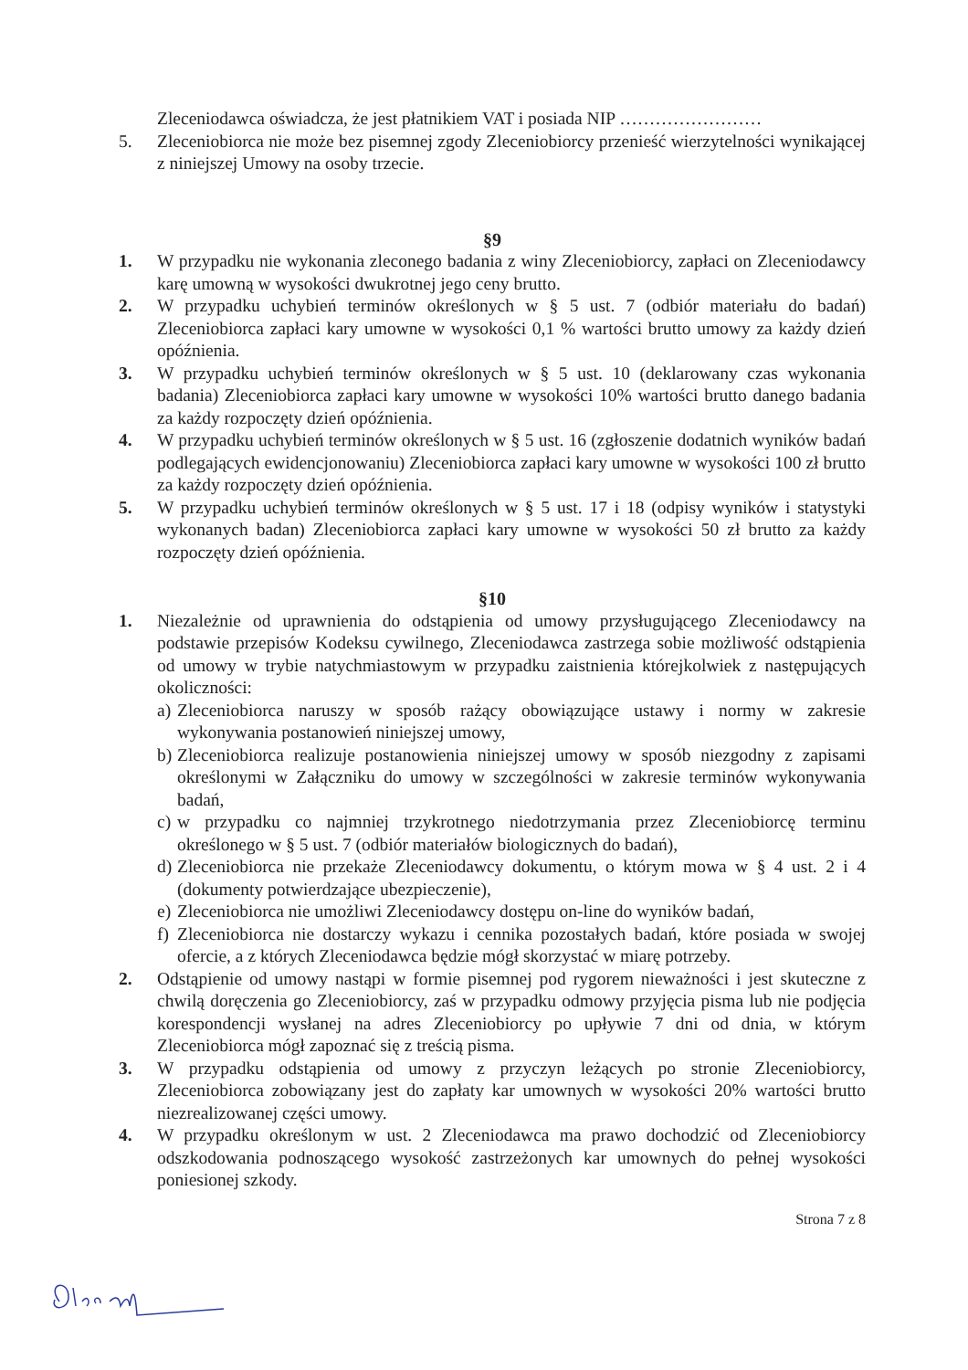Zleceniodawca oświadcza, że jest płatnikiem VAT i posiada NIP ……………………
5. Zleceniobiorca nie może bez pisemnej zgody Zleceniobiorcy przenieść wierzytelności wynikającej z niniejszej Umowy na osoby trzecie.
§9
1. W przypadku nie wykonania zleconego badania z winy Zleceniobiorcy, zapłaci on Zleceniodawcy karę umowną w wysokości dwukrotnej jego ceny brutto.
2. W przypadku uchybień terminów określonych w § 5 ust. 7 (odbiór materiału do badań) Zleceniobiorca zapłaci kary umowne w wysokości 0,1 % wartości brutto umowy za każdy dzień opóźnienia.
3. W przypadku uchybień terminów określonych w § 5 ust. 10 (deklarowany czas wykonania badania) Zleceniobiorca zapłaci kary umowne w wysokości 10% wartości brutto danego badania za każdy rozpoczęty dzień opóźnienia.
4. W przypadku uchybień terminów określonych w § 5 ust. 16 (zgłoszenie dodatnich wyników badań podlegających ewidencjonowaniu) Zleceniobiorca zapłaci kary umowne w wysokości 100 zł brutto za każdy rozpoczęty dzień opóźnienia.
5. W przypadku uchybień terminów określonych w § 5 ust. 17 i 18 (odpisy wyników i statystyki wykonanych badan) Zleceniobiorca zapłaci kary umowne w wysokości 50 zł brutto za każdy rozpoczęty dzień opóźnienia.
§10
1. Niezależnie od uprawnienia do odstąpienia od umowy przysługującego Zleceniodawcy na podstawie przepisów Kodeksu cywilnego, Zleceniodawca zastrzega sobie możliwość odstąpienia od umowy w trybie natychmiastowym w przypadku zaistnienia którejkolwiek z następujących okoliczności:
a)
Zleceniobiorca naruszy w sposób rażący obowiązujące ustawy i normy w zakresie wykonywania postanowień niniejszej umowy,
b)
Zleceniobiorca realizuje postanowienia niniejszej umowy w sposób niezgodny z zapisami określonymi w Załączniku do umowy w szczególności w zakresie terminów wykonywania badań,
c)
w przypadku co najmniej trzykrotnego niedotrzymania przez Zleceniobiorcę terminu określonego w § 5 ust. 7 (odbiór materiałów biologicznych do badań),
d)
Zleceniobiorca nie przekaże Zleceniodawcy dokumentu, o którym mowa w § 4 ust. 2 i 4 (dokumenty potwierdzające ubezpieczenie),
e)
Zleceniobiorca nie umożliwi Zleceniodawcy dostępu on-line do wyników badań,
f)
Zleceniobiorca nie dostarczy wykazu i cennika pozostałych badań, które posiada w swojej ofercie, a z których Zleceniodawca będzie mógł skorzystać w miarę potrzeby.
2. Odstąpienie od umowy nastąpi w formie pisemnej pod rygorem nieważności i jest skuteczne z chwilą doręczenia go Zleceniobiorcy, zaś w przypadku odmowy przyjęcia pisma lub nie podjęcia korespondencji wysłanej na adres Zleceniobiorcy po upływie 7 dni od dnia, w którym Zleceniobiorca mógł zapoznać się z treścią pisma.
3. W przypadku odstąpienia od umowy z przyczyn leżących po stronie Zleceniobiorcy, Zleceniobiorca zobowiązany jest do zapłaty kar umownych w wysokości 20% wartości brutto niezrealizowanej części umowy.
4. W przypadku określonym w ust. 2 Zleceniodawca ma prawo dochodzić od Zleceniobiorcy odszkodowania podnoszącego wysokość zastrzeżonych kar umownych do pełnej wysokości poniesionej szkody.
Strona 7 z 8